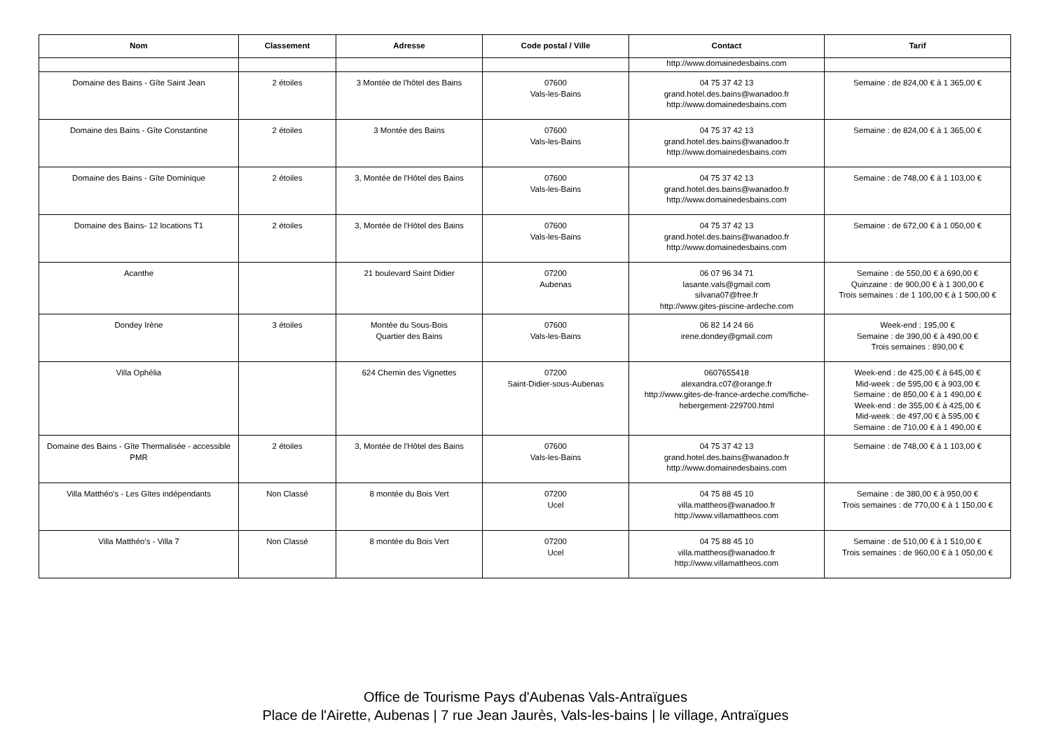| Nom | Classement | Adresse | Code postal / Ville | Contact | Tarif |
| --- | --- | --- | --- | --- | --- |
| | | | | http://www.domainedesbains.com | |
| Domaine des Bains - Gîte Saint Jean | 2 étoiles | 3 Montée de l'hôtel des Bains | 07600 Vals-les-Bains | 04 75 37 42 13 grand.hotel.des.bains@wanadoo.fr http://www.domainedesbains.com | Semaine : de 824,00 € à 1 365,00 € |
| Domaine des Bains - Gîte Constantine | 2 étoiles | 3 Montée des Bains | 07600 Vals-les-Bains | 04 75 37 42 13 grand.hotel.des.bains@wanadoo.fr http://www.domainedesbains.com | Semaine : de 824,00 € à 1 365,00 € |
| Domaine des Bains - Gîte Dominique | 2 étoiles | 3, Montée de l'Hôtel des Bains | 07600 Vals-les-Bains | 04 75 37 42 13 grand.hotel.des.bains@wanadoo.fr http://www.domainedesbains.com | Semaine : de 748,00 € à 1 103,00 € |
| Domaine des Bains- 12 locations T1 | 2 étoiles | 3, Montée de l'Hôtel des Bains | 07600 Vals-les-Bains | 04 75 37 42 13 grand.hotel.des.bains@wanadoo.fr http://www.domainedesbains.com | Semaine : de 672,00 € à 1 050,00 € |
| Acanthe | | 21 boulevard Saint Didier | 07200 Aubenas | 06 07 96 34 71 lasante.vals@gmail.com silvana07@free.fr http://www.gites-piscine-ardeche.com | Semaine : de 550,00 € à 690,00 € Quinzaine : de 900,00 € à 1 300,00 € Trois semaines : de 1 100,00 € à 1 500,00 € |
| Dondey Irène | 3 étoiles | Montée du Sous-Bois Quartier des Bains | 07600 Vals-les-Bains | 06 82 14 24 66 irene.dondey@gmail.com | Week-end : 195,00 € Semaine : de 390,00 € à 490,00 € Trois semaines : 890,00 € |
| Villa Ophélia | | 624 Chemin des Vignettes | 07200 Saint-Didier-sous-Aubenas | 0607655418 alexandra.c07@orange.fr http://www.gites-de-france-ardeche.com/fiche-hebergement-229700.html | Week-end : de 425,00 € à 645,00 € Mid-week : de 595,00 € à 903,00 € Semaine : de 850,00 € à 1 490,00 € Week-end : de 355,00 € à 425,00 € Mid-week : de 497,00 € à 595,00 € Semaine : de 710,00 € à 1 490,00 € |
| Domaine des Bains - Gîte Thermalisée - accessible PMR | 2 étoiles | 3, Montée de l'Hôtel des Bains | 07600 Vals-les-Bains | 04 75 37 42 13 grand.hotel.des.bains@wanadoo.fr http://www.domainedesbains.com | Semaine : de 748,00 € à 1 103,00 € |
| Villa Matthéo's - Les Gîtes indépendants | Non Classé | 8 montée du Bois Vert | 07200 Ucel | 04 75 88 45 10 villa.mattheos@wanadoo.fr http://www.villamattheos.com | Semaine : de 380,00 € à 950,00 € Trois semaines : de 770,00 € à 1 150,00 € |
| Villa Matthéo's - Villa 7 | Non Classé | 8 montée du Bois Vert | 07200 Ucel | 04 75 88 45 10 villa.mattheos@wanadoo.fr http://www.villamattheos.com | Semaine : de 510,00 € à 1 510,00 € Trois semaines : de 960,00 € à 1 050,00 € |
Office de Tourisme Pays d'Aubenas Vals-Antraïgues
Place de l'Airette, Aubenas | 7 rue Jean Jaurès, Vals-les-bains | le village, Antraïgues